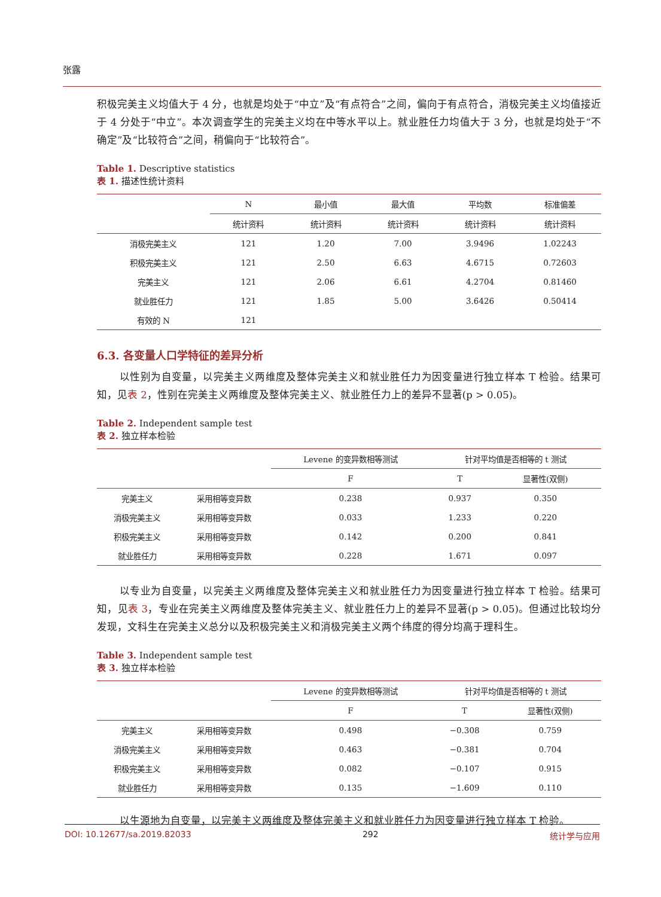张露
积极完美主义均值大于 4 分，也就是均处于“中立”及“有点符合”之间，偏向于有点符合，消极完美主义均值接近于 4 分处于“中立”。本次调查学生的完美主义均在中等水平以上。就业胜任力均值大于 3 分，也就是均处于“不确定”及“比较符合”之间，稍偏向于“比较符合”。
Table 1. Descriptive statistics
表 1. 描述性统计资料
| | N | 最小值 | 最大值 | 平均数 | 标准偏差 |
| --- | --- | --- | --- | --- | --- |
| | 统计资料 | 统计资料 | 统计资料 | 统计资料 | 统计资料 |
| 消极完美主义 | 121 | 1.20 | 7.00 | 3.9496 | 1.02243 |
| 积极完美主义 | 121 | 2.50 | 6.63 | 4.6715 | 0.72603 |
| 完美主义 | 121 | 2.06 | 6.61 | 4.2704 | 0.81460 |
| 就业胜任力 | 121 | 1.85 | 5.00 | 3.6426 | 0.50414 |
| 有效的 N | 121 | | | | |
6.3. 各变量人口学特征的差异分析
以性别为自变量，以完美主义两维度及整体完美主义和就业胜任力为因变量进行独立样本 T 检验。结果可知，见表 2，性别在完美主义两维度及整体完美主义、就业胜任力上的差异不显著(p > 0.05)。
Table 2. Independent sample test
表 2. 独立样本检验
| | | Levene 的变异数相等测试 | 针对平均值是否相等的 t 测试 | |
| --- | --- | --- | --- | --- |
| | | F | T | 显著性(双侧) |
| 完美主义 | 采用相等变异数 | 0.238 | 0.937 | 0.350 |
| 消极完美主义 | 采用相等变异数 | 0.033 | 1.233 | 0.220 |
| 积极完美主义 | 采用相等变异数 | 0.142 | 0.200 | 0.841 |
| 就业胜任力 | 采用相等变异数 | 0.228 | 1.671 | 0.097 |
以专业为自变量，以完美主义两维度及整体完美主义和就业胜任力为因变量进行独立样本 T 检验。结果可知，见表 3，专业在完美主义两维度及整体完美主义、就业胜任力上的差异不显著(p > 0.05)。但通过比较均分发现，文科生在完美主义总分以及积极完美主义和消极完美主义两个纬度的得分均高于理科生。
Table 3. Independent sample test
表 3. 独立样本检验
| | | Levene 的变异数相等测试 | 针对平均值是否相等的 t 测试 | |
| --- | --- | --- | --- | --- |
| | | F | T | 显著性(双侧) |
| 完美主义 | 采用相等变异数 | 0.498 | −0.308 | 0.759 |
| 消极完美主义 | 采用相等变异数 | 0.463 | −0.381 | 0.704 |
| 积极完美主义 | 采用相等变异数 | 0.082 | −0.107 | 0.915 |
| 就业胜任力 | 采用相等变异数 | 0.135 | −1.609 | 0.110 |
以生源地为自变量，以完美主义两维度及整体完美主义和就业胜任力为因变量进行独立样本 T 检验。
DOI: 10.12677/sa.2019.82033 292 统计学与应用